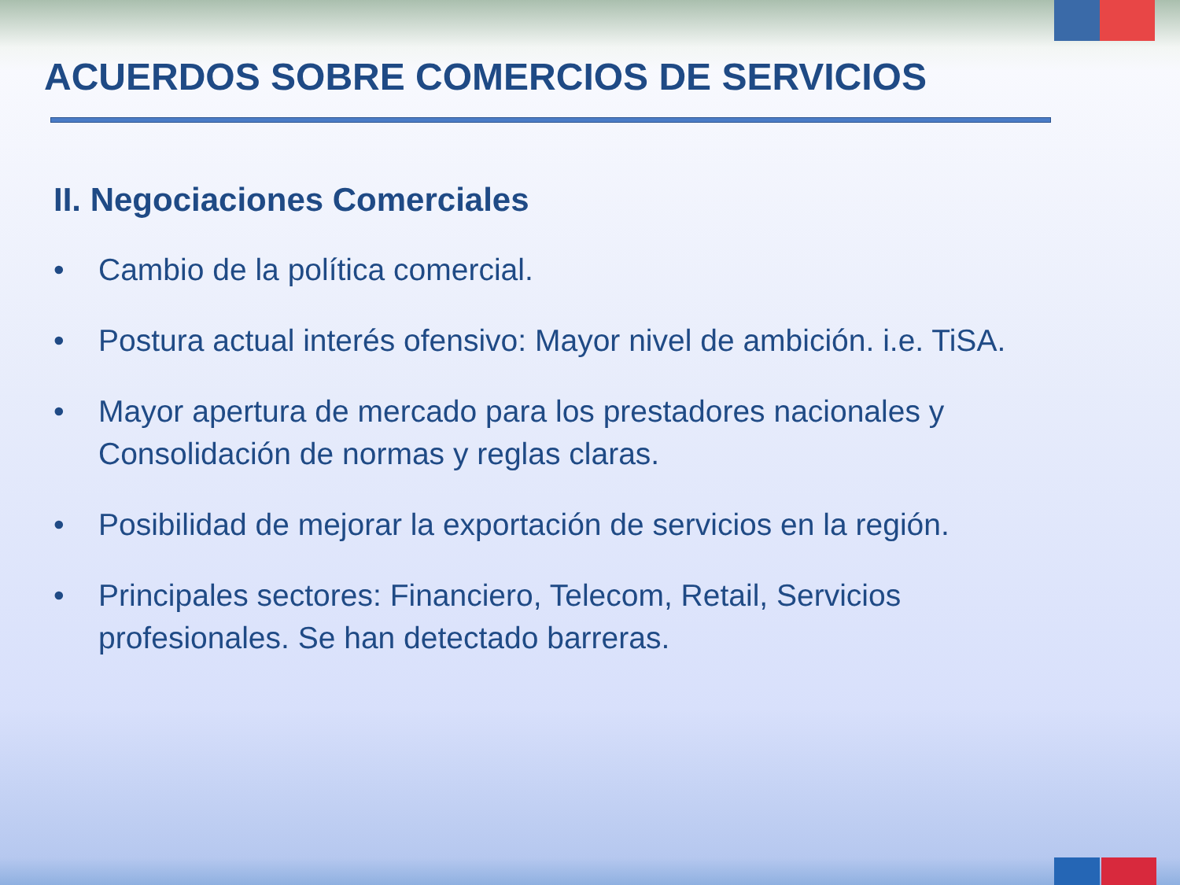ACUERDOS SOBRE COMERCIOS DE SERVICIOS
II. Negociaciones Comerciales
• Cambio de la política comercial.
• Postura actual interés ofensivo: Mayor nivel de ambición. i.e. TiSA.
• Mayor apertura de mercado para los prestadores nacionales y Consolidación de normas y reglas claras.
• Posibilidad de mejorar la exportación de servicios en la región.
• Principales sectores: Financiero, Telecom, Retail, Servicios profesionales. Se han detectado barreras.